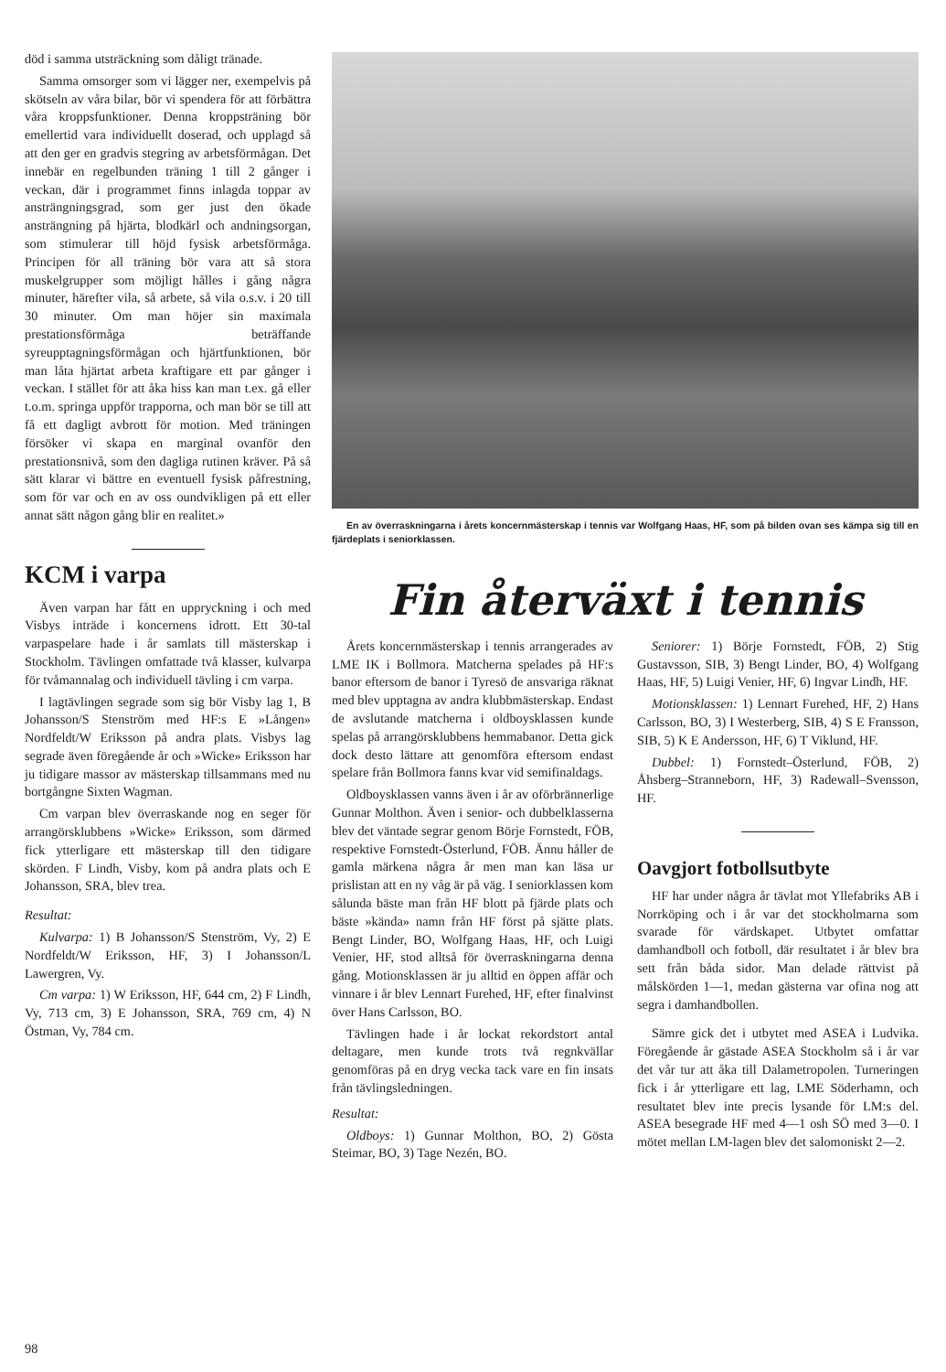död i samma utsträckning som dåligt tränade.
Samma omsorger som vi lägger ner, exempelvis på skötseln av våra bilar, bör vi spendera för att förbättra våra kroppsfunktioner. Denna kroppsträning bör emellertid vara individuellt doserad, och upplagd så att den ger en gradvis stegring av arbetsförmågan. Det innebär en regelbunden träning 1 till 2 gånger i veckan, där i programmet finns inlagda toppar av ansträngningsgrad, som ger just den ökade ansträngning på hjärta, blodkärl och andningsorgan, som stimulerar till höjd fysisk arbetsförmåga. Principen för all träning bör vara att så stora muskelgrupper som möjligt hålles i gång några minuter, härefter vila, så arbete, så vila o.s.v. i 20 till 30 minuter. Om man höjer sin maximala prestationsförmåga beträffande syreupptagningsförmågan och hjärtfunktionen, bör man låta hjärtat arbeta kraftigare ett par gånger i veckan. I stället för att åka hiss kan man t.ex. gå eller t.o.m. springa uppför trapporna, och man bör se till att få ett dagligt avbrott för motion. Med träningen försöker vi skapa en marginal ovanför den prestationsnivå, som den dagliga rutinen kräver. På så sätt klarar vi bättre en eventuell fysisk påfrestning, som för var och en av oss oundvikligen på ett eller annat sätt någon gång blir en realitet.»
KCM i varpa
Även varpan har fått en uppryckning i och med Visbys inträde i koncernens idrott. Ett 30-tal varpaspelare hade i år samlats till mästerskap i Stockholm. Tävlingen omfattade två klasser, kulvarpa för tvåmannalag och individuell tävling i cm varpa.
I lagtävlingen segrade som sig bör Visby lag 1, B Johansson/S Stenström med HF:s E »Lången» Nordfeldt/W Eriksson på andra plats. Visbys lag segrade även föregående år och »Wicke» Eriksson har ju tidigare massor av mästerskap tillsammans med nu bortgångne Sixten Wagman.
Cm varpan blev överraskande nog en seger för arrangörsklubbens »Wicke» Eriksson, som därmed fick ytterligare ett mästerskap till den tidigare skörden. F Lindh, Visby, kom på andra plats och E Johansson, SRA, blev trea.
Resultat:
Kulvarpa: 1) B Johansson/S Stenström, Vy, 2) E Nordfeldt/W Eriksson, HF, 3) I Johansson/L Lawergren, Vy.
Cm varpa: 1) W Eriksson, HF, 644 cm, 2) F Lindh, Vy, 713 cm, 3) E Johansson, SRA, 769 cm, 4) N Östman, Vy, 784 cm.
En av överraskningarna i årets koncernmästerskap i tennis var Wolfgang Haas, HF, som på bilden ovan ses kämpa sig till en fjärdeplats i seniorklassen.
Fin återväxt i tennis
Årets koncernmästerskap i tennis arrangerades av LME IK i Bollmora. Matcherna spelades på HF:s banor eftersom de banor i Tyresö de ansvariga räknat med blev upptagna av andra klubbmästerskap. Endast de avslutande matcherna i oldboysklassen kunde spelas på arrangörsklubbens hemmabanor. Detta gick dock desto lättare att genomföra eftersom endast spelare från Bollmora fanns kvar vid semifinaldags.
Oldboysklassen vanns även i år av oförbrännerlige Gunnar Molthon. Även i senior- och dubbelklasserna blev det väntade segrar genom Börje Fornstedt, FÖB, respektive Fornstedt-Österlund, FÖB. Ännu håller de gamla märkena några år men man kan läsa ur prislistan att en ny våg är på väg. I seniorklassen kom sålunda bäste man från HF blott på fjärde plats och bäste »kända» namn från HF först på sjätte plats. Bengt Linder, BO, Wolfgang Haas, HF, och Luigi Venier, HF, stod alltså för överraskningarna denna gång. Motionsklassen är ju alltid en öppen affär och vinnare i år blev Lennart Furehed, HF, efter finalvinst över Hans Carlsson, BO.
Tävlingen hade i år lockat rekordstort antal deltagare, men kunde trots två regnkvällar genomföras på en dryg vecka tack vare en fin insats från tävlingsledningen.
Resultat:
Oldboys: 1) Gunnar Molthon, BO, 2) Gösta Steimar, BO, 3) Tage Nezén, BO.
Seniorer: 1) Börje Fornstedt, FÖB, 2) Stig Gustavsson, SIB, 3) Bengt Linder, BO, 4) Wolfgang Haas, HF, 5) Luigi Venier, HF, 6) Ingvar Lindh, HF.
Motionsklassen: 1) Lennart Furehed, HF, 2) Hans Carlsson, BO, 3) I Westerberg, SIB, 4) S E Fransson, SIB, 5) K E Andersson, HF, 6) T Viklund, HF.
Dubbel: 1) Fornstedt–Österlund, FÖB, 2) Åhsberg–Stranneborn, HF, 3) Radewall–Svensson, HF.
Oavgjort fotbollsutbyte
HF har under några år tävlat mot Yllefabriks AB i Norrköping och i år var det stockholmarna som svarade för värdskapet. Utbytet omfattar damhandboll och fotboll, där resultatet i år blev bra sett från båda sidor. Man delade rättvist på målskörden 1—1, medan gästerna var ofina nog att segra i damhandbollen.
Sämre gick det i utbytet med ASEA i Ludvika. Föregående år gästade ASEA Stockholm så i år var det vår tur att åka till Dalametropolen. Turneringen fick i år ytterligare ett lag, LME Söderhamn, och resultatet blev inte precis lysande för LM:s del. ASEA besegrade HF med 4—1 osh SÖ med 3—0. I mötet mellan LM-lagen blev det salomoniskt 2—2.
98